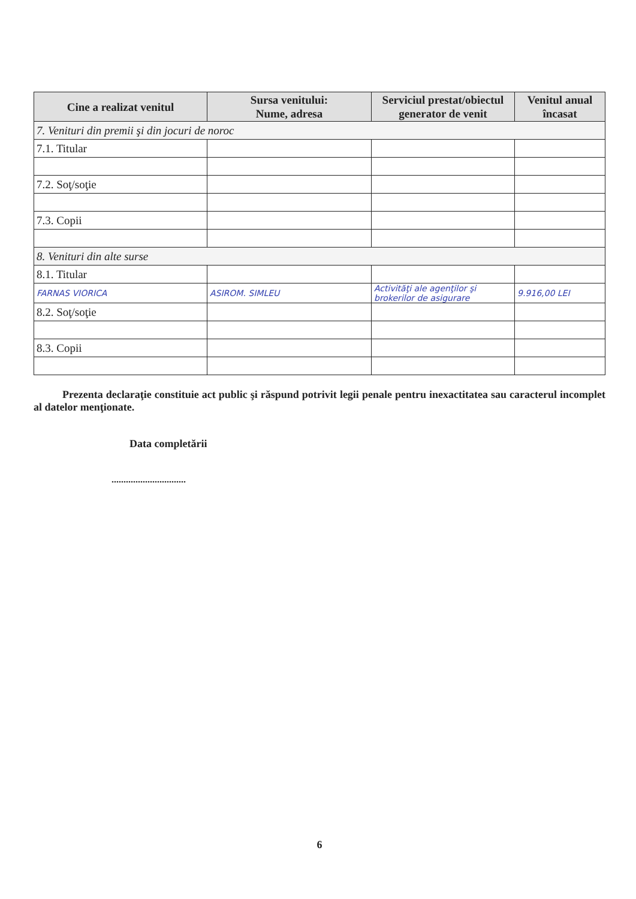| Cine a realizat venitul | Sursa venitului: Nume, adresa | Serviciul prestat/obiectul generator de venit | Venitul anual încasat |
| --- | --- | --- | --- |
| 7. Venituri din premii şi din jocuri de noroc | | | |
| 7.1. Titular | | | |
| 7.2. Soţ/soţie | | | |
| 7.3. Copii | | | |
| 8. Venituri din alte surse | | | |
| 8.1. Titular | | | |
| FARNAS VIORICA | ASIROM. SIMLEU | Activităţi ale agenţilor şi brokerilor de asigurare | 9.916,00 LEI |
| 8.2. Soţ/soţie | | | |
| 8.3. Copii | | | |
Prezenta declaraţie constituie act public şi răspund potrivit legii penale pentru inexactitatea sau caracterul incomplet al datelor menţionate.
Data completării
...............................
6